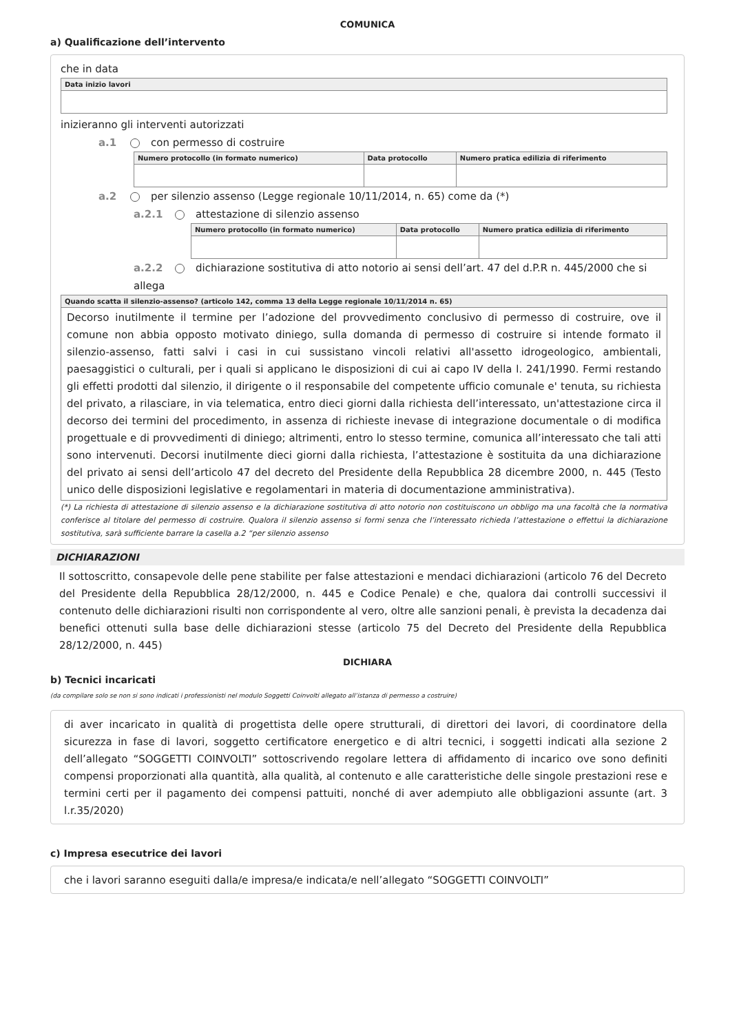COMUNICA
a) Qualificazione dell’intervento
che in data
| Data inizio lavori |
| --- |
inizieranno gli interventi autorizzati
a.1 con permesso di costruire
| Numero protocollo (in formato numerico) | Data protocollo | Numero pratica edilizia di riferimento |
| --- | --- | --- |
a.2 per silenzio assenso (Legge regionale 10/11/2014, n. 65) come da (*)
a.2.1 attestazione di silenzio assenso
| Numero protocollo (in formato numerico) | Data protocollo | Numero pratica edilizia di riferimento |
| --- | --- | --- |
a.2.2 dichiarazione sostitutiva di atto notorio ai sensi dell’art. 47 del d.P.R n. 445/2000 che si allega
| Quando scatta il silenzio-assenso? (articolo 142, comma 13 della Legge regionale 10/11/2014 n. 65) |
| --- |
| Decorso inutilmente il termine per l’adozione del provvedimento conclusivo di permesso di costruire, ove il comune non abbia opposto motivato diniego, sulla domanda di permesso di costruire si intende formato il silenzio-assenso, fatti salvi i casi in cui sussistano vincoli relativi all'assetto idrogeologico, ambientali, paesaggistici o culturali, per i quali si applicano le disposizioni di cui ai capo IV della l. 241/1990. Fermi restando gli effetti prodotti dal silenzio, il dirigente o il responsabile del competente ufficio comunale e' tenuta, su richiesta del privato, a rilasciare, in via telematica, entro dieci giorni dalla richiesta dell’interessato, un'attestazione circa il decorso dei termini del procedimento, in assenza di richieste inevase di integrazione documentale o di modifica progettuale e di provvedimenti di diniego; altrimenti, entro lo stesso termine, comunica all’interessato che tali atti sono intervenuti. Decorsi inutilmente dieci giorni dalla richiesta, l’attestazione è sostituita da una dichiarazione del privato ai sensi dell’articolo 47 del decreto del Presidente della Repubblica 28 dicembre 2000, n. 445 (Testo unico delle disposizioni legislative e regolamentari in materia di documentazione amministrativa). |
(*) La richiesta di attestazione di silenzio assenso e la dichiarazione sostitutiva di atto notorio non costituiscono un obbligo ma una facoltà che la normativa conferisce al titolare del permesso di costruire. Qualora il silenzio assenso si formi senza che l’interessato richieda l’attestazione o effettui la dichiarazione sostitutiva, sarà sufficiente barrare la casella a.2 “per silenzio assenso
DICHIARAZIONI
Il sottoscritto, consapevole delle pene stabilite per false attestazioni e mendaci dichiarazioni (articolo 76 del Decreto del Presidente della Repubblica 28/12/2000, n. 445 e Codice Penale) e che, qualora dai controlli successivi il contenuto delle dichiarazioni risulti non corrispondente al vero, oltre alle sanzioni penali, è prevista la decadenza dai benefici ottenuti sulla base delle dichiarazioni stesse (articolo 75 del Decreto del Presidente della Repubblica 28/12/2000, n. 445)
DICHIARA
b) Tecnici incaricati
(da compilare solo se non si sono indicati i professionisti nel modulo Soggetti Coinvolti allegato all’istanza di permesso a costruire)
di aver incaricato in qualità di progettista delle opere strutturali, di direttori dei lavori, di coordinatore della sicurezza in fase di lavori, soggetto certificatore energetico e di altri tecnici, i soggetti indicati alla sezione 2 dell’allegato “SOGGETTI COINVOLTI” sottoscrivendo regolare lettera di affidamento di incarico ove sono definiti compensi proporzionati alla quantità, alla qualità, al contenuto e alle caratteristiche delle singole prestazioni rese e termini certi per il pagamento dei compensi pattuiti, nonché di aver adempiuto alle obbligazioni assunte (art. 3 l.r.35/2020)
c) Impresa esecutrice dei lavori
che i lavori saranno eseguiti dalla/e impresa/e indicata/e nell’allegato “SOGGETTI COINVOLTI”